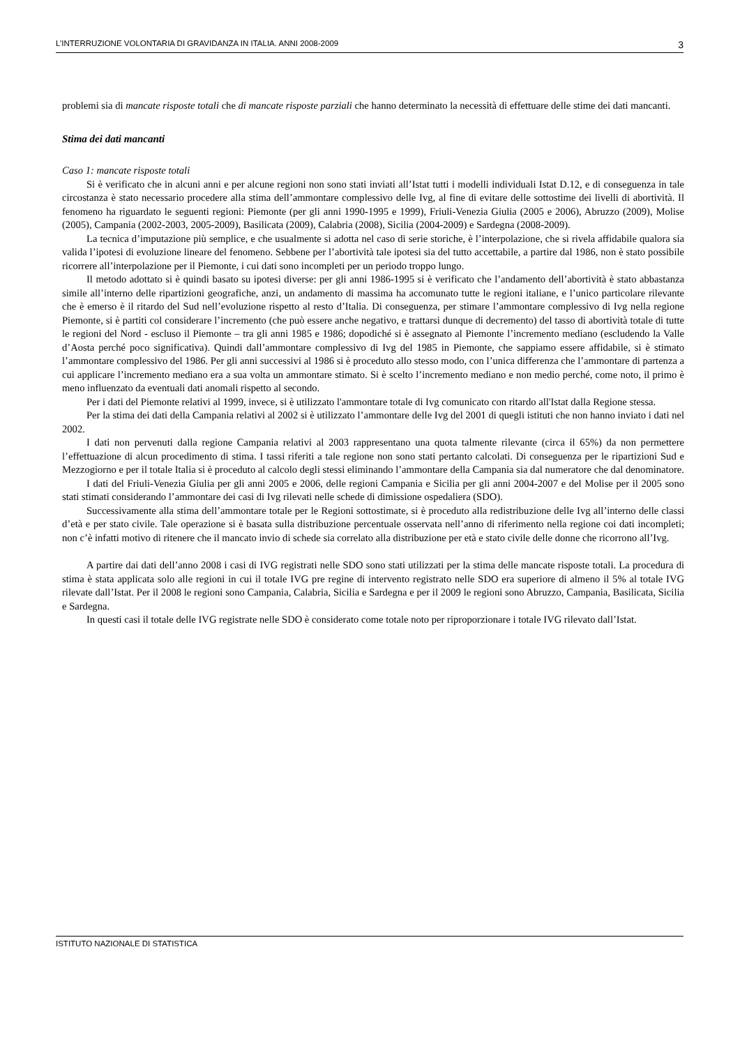L’INTERRUZIONE VOLONTARIA DI GRAVIDANZA IN ITALIA. ANNI 2008-2009 3
problemi sia di mancate risposte totali che di mancate risposte parziali che hanno determinato la necessità di effettuare delle stime dei dati mancanti.
Stima dei dati mancanti
Caso 1: mancate risposte totali
Si è verificato che in alcuni anni e per alcune regioni non sono stati inviati all’Istat tutti i modelli individuali Istat D.12, e di conseguenza in tale circostanza è stato necessario procedere alla stima dell’ammontare complessivo delle Ivg, al fine di evitare delle sottostime dei livelli di abortività. Il fenomeno ha riguardato le seguenti regioni: Piemonte (per gli anni 1990-1995 e 1999), Friuli-Venezia Giulia (2005 e 2006), Abruzzo (2009), Molise (2005), Campania (2002-2003, 2005-2009), Basilicata (2009), Calabria (2008), Sicilia (2004-2009) e Sardegna (2008-2009).
La tecnica d’imputazione più semplice, e che usualmente si adotta nel caso di serie storiche, è l’interpolazione, che si rivela affidabile qualora sia valida l’ipotesi di evoluzione lineare del fenomeno. Sebbene per l’abortività tale ipotesi sia del tutto accettabile, a partire dal 1986, non è stato possibile ricorrere all’interpolazione per il Piemonte, i cui dati sono incompleti per un periodo troppo lungo.
Il metodo adottato si è quindi basato su ipotesi diverse: per gli anni 1986-1995 si è verificato che l’andamento dell’abortività è stato abbastanza simile all’interno delle ripartizioni geografiche, anzi, un andamento di massima ha accomunato tutte le regioni italiane, e l’unico particolare rilevante che è emerso è il ritardo del Sud nell’evoluzione rispetto al resto d’Italia. Di conseguenza, per stimare l’ammontare complessivo di Ivg nella regione Piemonte, si è partiti col considerare l’incremento (che può essere anche negativo, e trattarsi dunque di decremento) del tasso di abortività totale di tutte le regioni del Nord - escluso il Piemonte – tra gli anni 1985 e 1986; dopodiché si è assegnato al Piemonte l’incremento mediano (escludendo la Valle d’Aosta perché poco significativa). Quindi dall’ammontare complessivo di Ivg del 1985 in Piemonte, che sappiamo essere affidabile, si è stimato l’ammontare complessivo del 1986. Per gli anni successivi al 1986 si è proceduto allo stesso modo, con l’unica differenza che l’ammontare di partenza a cui applicare l’incremento mediano era a sua volta un ammontare stimato. Si è scelto l’incremento mediano e non medio perché, come noto, il primo è meno influenzato da eventuali dati anomali rispetto al secondo.
Per i dati del Piemonte relativi al 1999, invece, si è utilizzato l'ammontare totale di Ivg comunicato con ritardo all'Istat dalla Regione stessa.
Per la stima dei dati della Campania relativi al 2002 si è utilizzato l’ammontare delle Ivg del 2001 di quegli istituti che non hanno inviato i dati nel 2002.
I dati non pervenuti dalla regione Campania relativi al 2003 rappresentano una quota talmente rilevante (circa il 65%) da non permettere l’effettuazione di alcun procedimento di stima. I tassi riferiti a tale regione non sono stati pertanto calcolati. Di conseguenza per le ripartizioni Sud e Mezzogiorno e per il totale Italia si è proceduto al calcolo degli stessi eliminando l’ammontare della Campania sia dal numeratore che dal denominatore.
I dati del Friuli-Venezia Giulia per gli anni 2005 e 2006, delle regioni Campania e Sicilia per gli anni 2004-2007 e del Molise per il 2005 sono stati stimati considerando l’ammontare dei casi di Ivg rilevati nelle schede di dimissione ospedaliera (SDO).
Successivamente alla stima dell’ammontare totale per le Regioni sottostimate, si è proceduto alla redistribuzione delle Ivg all’interno delle classi d’età e per stato civile. Tale operazione si è basata sulla distribuzione percentuale osservata nell’anno di riferimento nella regione coi dati incompleti; non c’è infatti motivo di ritenere che il mancato invio di schede sia correlato alla distribuzione per età e stato civile delle donne che ricorrono all’Ivg.
A partire dai dati dell’anno 2008 i casi di IVG registrati nelle SDO sono stati utilizzati per la stima delle mancate risposte totali. La procedura di stima è stata applicata solo alle regioni in cui il totale IVG pre regine di intervento registrato nelle SDO era superiore di almeno il 5% al totale IVG rilevate dall’Istat. Per il 2008 le regioni sono Campania, Calabria, Sicilia e Sardegna e per il 2009 le regioni sono Abruzzo, Campania, Basilicata, Sicilia e Sardegna.
In questi casi il totale delle IVG registrate nelle SDO è considerato come totale noto per riproporzionare i totale IVG rilevato dall’Istat.
ISTITUTO NAZIONALE DI STATISTICA